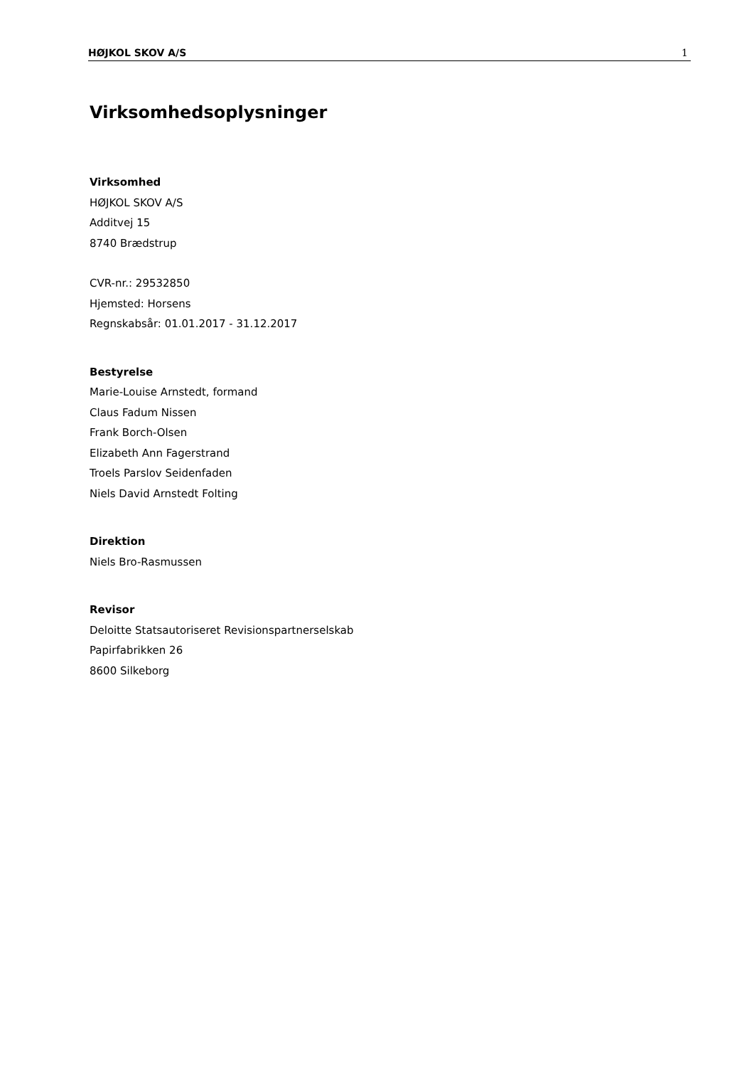HØJKOL SKOV A/S 1
Virksomhedsoplysninger
Virksomhed
HØJKOL SKOV A/S
Additvej 15
8740 Brædstrup
CVR-nr.: 29532850
Hjemsted: Horsens
Regnskabsår: 01.01.2017 - 31.12.2017
Bestyrelse
Marie-Louise Arnstedt, formand
Claus Fadum Nissen
Frank Borch-Olsen
Elizabeth Ann Fagerstrand
Troels Parslov Seidenfaden
Niels David Arnstedt Folting
Direktion
Niels Bro-Rasmussen
Revisor
Deloitte Statsautoriseret Revisionspartnerselskab
Papirfabrikken 26
8600 Silkeborg